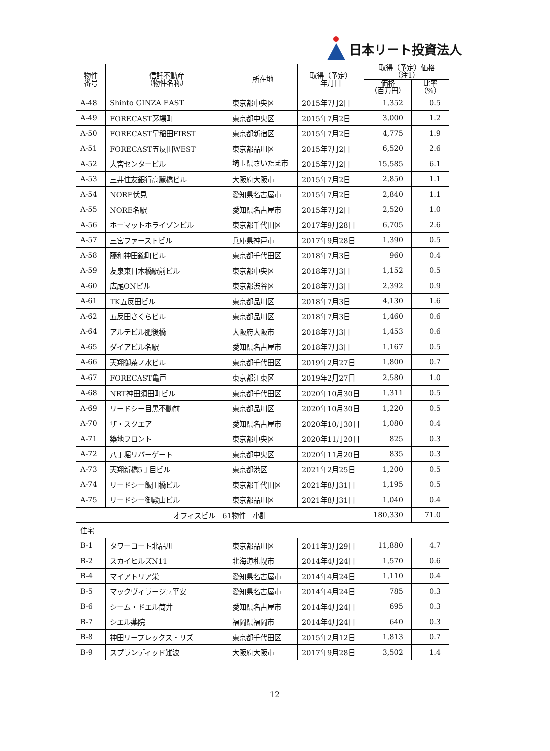日本リート投資法人
| 物件 番号 | 信託不動産 （物件名称） | 所在地 | 取得（予定） 年月日 | 取得（予定）価格 （注1） | |
| --- | --- | --- | --- | --- | --- |
| | | | | 価格 （百万円） | 比率 （%） |
| A-48 | Shinto GINZA EAST | 東京都中央区 | 2015年7月2日 | 1,352 | 0.5 |
| A-49 | FORECAST茅場町 | 東京都中央区 | 2015年7月2日 | 3,000 | 1.2 |
| A-50 | FORECAST早稲田FIRST | 東京都新宿区 | 2015年7月2日 | 4,775 | 1.9 |
| A-51 | FORECAST五反田WEST | 東京都品川区 | 2015年7月2日 | 6,520 | 2.6 |
| A-52 | 大宮センタービル | 埼玉県さいたま市 | 2015年7月2日 | 15,585 | 6.1 |
| A-53 | 三井住友銀行高麗橋ビル | 大阪府大阪市 | 2015年7月2日 | 2,850 | 1.1 |
| A-54 | NORE伏見 | 愛知県名古屋市 | 2015年7月2日 | 2,840 | 1.1 |
| A-55 | NORE名駅 | 愛知県名古屋市 | 2015年7月2日 | 2,520 | 1.0 |
| A-56 | ホーマットホライゾンビル | 東京都千代田区 | 2017年9月28日 | 6,705 | 2.6 |
| A-57 | 三宮ファーストビル | 兵庫県神戸市 | 2017年9月28日 | 1,390 | 0.5 |
| A-58 | 藤和神田錦町ビル | 東京都千代田区 | 2018年7月3日 | 960 | 0.4 |
| A-59 | 友泉東日本橋駅前ビル | 東京都中央区 | 2018年7月3日 | 1,152 | 0.5 |
| A-60 | 広尾ONビル | 東京都渋谷区 | 2018年7月3日 | 2,392 | 0.9 |
| A-61 | TK五反田ビル | 東京都品川区 | 2018年7月3日 | 4,130 | 1.6 |
| A-62 | 五反田さくらビル | 東京都品川区 | 2018年7月3日 | 1,460 | 0.6 |
| A-64 | アルテビル肥後橋 | 大阪府大阪市 | 2018年7月3日 | 1,453 | 0.6 |
| A-65 | ダイアビル名駅 | 愛知県名古屋市 | 2018年7月3日 | 1,167 | 0.5 |
| A-66 | 天翔御茶ノ水ビル | 東京都千代田区 | 2019年2月27日 | 1,800 | 0.7 |
| A-67 | FORECAST亀戸 | 東京都江東区 | 2019年2月27日 | 2,580 | 1.0 |
| A-68 | NRT神田須田町ビル | 東京都千代田区 | 2020年10月30日 | 1,311 | 0.5 |
| A-69 | リードシー目黒不動前 | 東京都品川区 | 2020年10月30日 | 1,220 | 0.5 |
| A-70 | ザ・スクエア | 愛知県名古屋市 | 2020年10月30日 | 1,080 | 0.4 |
| A-71 | 築地フロント | 東京都中央区 | 2020年11月20日 | 825 | 0.3 |
| A-72 | 八丁堀リバーゲート | 東京都中央区 | 2020年11月20日 | 835 | 0.3 |
| A-73 | 天翔新橋5丁目ビル | 東京都港区 | 2021年2月25日 | 1,200 | 0.5 |
| A-74 | リードシー飯田橋ビル | 東京都千代田区 | 2021年8月31日 | 1,195 | 0.5 |
| A-75 | リードシー御殿山ビル | 東京都品川区 | 2021年8月31日 | 1,040 | 0.4 |
| オフィスビル 61物件 小計 | | | | 180,330 | 71.0 |
| 住宅 | | | | | |
| B-1 | タワーコート北品川 | 東京都品川区 | 2011年3月29日 | 11,880 | 4.7 |
| B-2 | スカイヒルズN11 | 北海道札幌市 | 2014年4月24日 | 1,570 | 0.6 |
| B-4 | マイアトリア栄 | 愛知県名古屋市 | 2014年4月24日 | 1,110 | 0.4 |
| B-5 | マックヴィラージュ平安 | 愛知県名古屋市 | 2014年4月24日 | 785 | 0.3 |
| B-6 | シーム・ドエル筒井 | 愛知県名古屋市 | 2014年4月24日 | 695 | 0.3 |
| B-7 | シエル薬院 | 福岡県福岡市 | 2014年4月24日 | 640 | 0.3 |
| B-8 | 神田リープレックス・リズ | 東京都千代田区 | 2015年2月12日 | 1,813 | 0.7 |
| B-9 | スプランディッド難波 | 大阪府大阪市 | 2017年9月28日 | 3,502 | 1.4 |
12